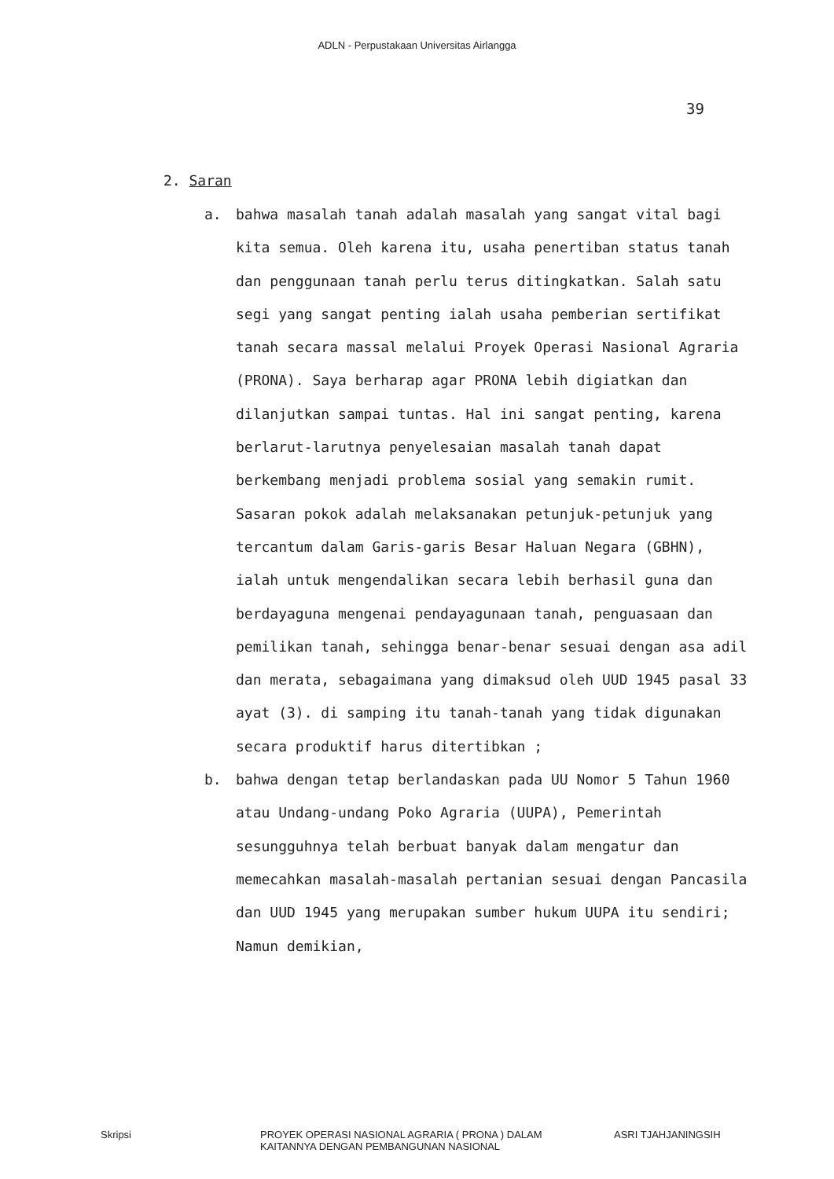ADLN - Perpustakaan Universitas Airlangga
39
2. Saran
a. bahwa masalah tanah adalah masalah yang sangat vital bagi kita semua. Oleh karena itu, usaha penertiban status tanah dan penggunaan tanah perlu terus ditingkatkan. Salah satu segi yang sangat penting ialah usaha pemberian sertifikat tanah secara massal melalui Proyek Operasi Nasional Agraria (PRONA). Saya berharap agar PRONA lebih digiatkan dan dilanjutkan sampai tuntas. Hal ini sangat penting, karena berlarut-larutnya penyelesaian masalah tanah dapat berkembang menjadi problema sosial yang semakin rumit. Sasaran pokok adalah melaksanakan petunjuk-petunjuk yang tercantum dalam Garis-garis Besar Haluan Negara (GBHN), ialah untuk mengendalikan secara lebih berhasil guna dan berdayaguna mengenai pendayagunaan tanah, penguasaan dan pemilikan tanah, sehingga benar-benar sesuai dengan asa adil dan merata, sebagaimana yang dimaksud oleh UUD 1945 pasal 33 ayat (3). di samping itu tanah-tanah yang tidak digunakan secara produktif harus ditertibkan ;
b. bahwa dengan tetap berlandaskan pada UU Nomor 5 Tahun 1960 atau Undang-undang Poko Agraria (UUPA), Pemerintah sesungguhnya telah berbuat banyak dalam mengatur dan memecahkan masalah-masalah pertanian sesuai dengan Pancasila dan UUD 1945 yang merupakan sumber hukum UUPA itu sendiri; Namun demikian,
Skripsi PROYEK OPERASI NASIONAL AGRARIA ( PRONA ) DALAM
KAITANNYA DENGAN PEMBANGUNAN NASIONAL
ASRI TJAHJANINGSIH